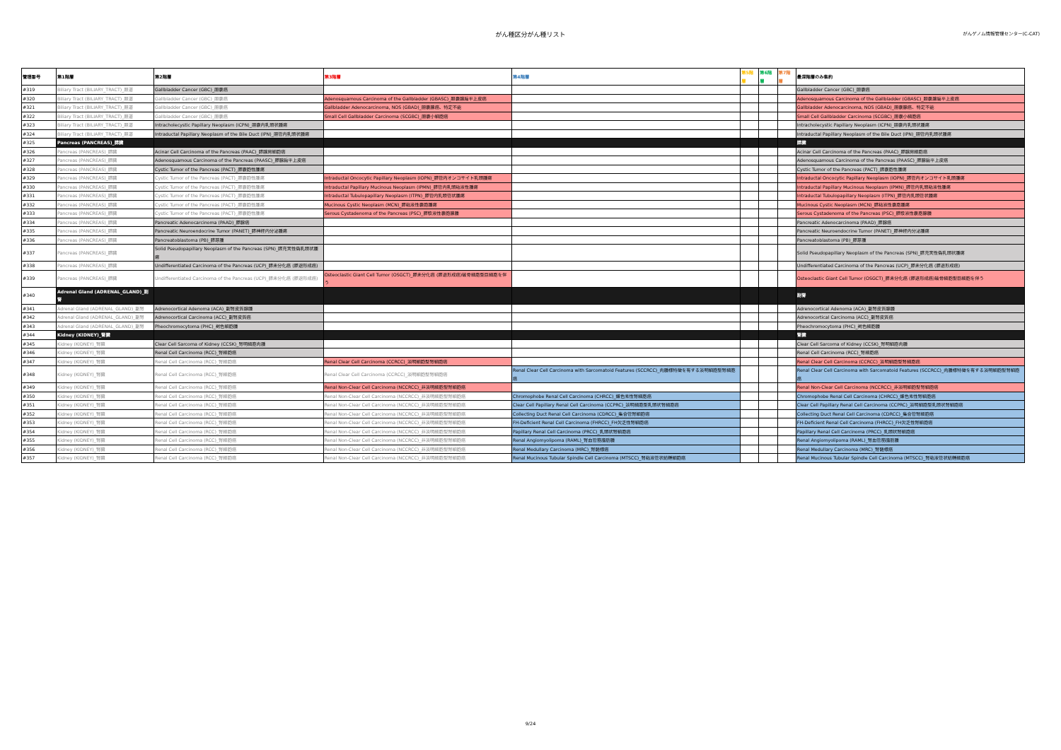がん種区分がん種リスト がんゲノム情報管理センター(C-CAT)
| 管理番号 | 第1階層 | 第2階層 | 第3階層 | 第4階層 | 第5階層 | 第6階層 | 第7階層 | 最深階層のみ集約 |
| --- | --- | --- | --- | --- | --- | --- | --- | --- |
| #319 | Biliary Tract (BILIARY_TRACT)_胆道 | Gallbladder Cancer (GBC)_胆嚢癌 | | | | | | Gallbladder Cancer (GBC)_胆嚢癌 |
| #320 | Biliary Tract (BILIARY_TRACT)_胆道 | Gallbladder Cancer (GBC)_胆嚢癌 | Adenosquamous Carcinoma of the Gallbladder (GBASC)_胆嚢腺扁平上皮癌 | | | | | Adenosquamous Carcinoma of the Gallbladder (GBASC)_胆嚢腺扁平上皮癌 |
| #321 | Biliary Tract (BILIARY_TRACT)_胆道 | Gallbladder Cancer (GBC)_胆嚢癌 | Gallbladder Adenocarcinoma, NOS (GBAD)_胆嚢腺癌、特定不能 | | | | | Gallbladder Adenocarcinoma, NOS (GBAD)_胆嚢腺癌、特定不能 |
| #322 | Biliary Tract (BILIARY_TRACT)_胆道 | Gallbladder Cancer (GBC)_胆嚢癌 | Small Cell Gallbladder Carcinoma (SCGBC)_胆嚢小細胞癌 | | | | | Small Cell Gallbladder Carcinoma (SCGBC)_胆嚢小細胞癌 |
| #323 | Biliary Tract (BILIARY_TRACT)_胆道 | Intracholecystic Papillary Neoplasm (ICPN)_胆嚢内乳頭状腫瘍 | | | | | | Intracholecystic Papillary Neoplasm (ICPN)_胆嚢内乳頭状腫瘍 |
| #324 | Biliary Tract (BILIARY_TRACT)_胆道 | Intraductal Papillary Neoplasm of the Bile Duct (IPN)_胆管内乳頭状腫瘍 | | | | | | Intraductal Papillary Neoplasm of the Bile Duct (IPN)_胆管内乳頭状腫瘍 |
| #325 | Pancreas (PANCREAS)_膵臓 | | | | | | | 膵臓 |
| #326 | Pancreas (PANCREAS)_膵臓 | Acinar Cell Carcinoma of the Pancreas (PAAC)_膵腺房細胞癌 | | | | | | Acinar Cell Carcinoma of the Pancreas (PAAC)_膵腺房細胞癌 |
| #327 | Pancreas (PANCREAS)_膵臓 | Adenosquamous Carcinoma of the Pancreas (PAASC)_膵腺扁平上皮癌 | | | | | | Adenosquamous Carcinoma of the Pancreas (PAASC)_膵腺扁平上皮癌 |
| #328 | Pancreas (PANCREAS)_膵臓 | Cystic Tumor of the Pancreas (PACT)_膵嚢胞性腫瘍 | | | | | | Cystic Tumor of the Pancreas (PACT)_膵嚢胞性腫瘍 |
| #329 | Pancreas (PANCREAS)_膵臓 | Cystic Tumor of the Pancreas (PACT)_膵嚢胞性腫瘍 | Intraductal Oncocytic Papillary Neoplasm (IOPN)_膵管内オンコサイト乳頭腫瘍 | | | | | Intraductal Oncocytic Papillary Neoplasm (IOPN)_膵管内オンコサイト乳頭腫瘍 |
| #330 | Pancreas (PANCREAS)_膵臓 | Cystic Tumor of the Pancreas (PACT)_膵嚢胞性腫瘍 | Intraductal Papillary Mucinous Neoplasm (IPMN)_膵管内乳頭粘液性腫瘍 | | | | | Intraductal Papillary Mucinous Neoplasm (IPMN)_膵管内乳頭粘液性腫瘍 |
| #331 | Pancreas (PANCREAS)_膵臓 | Cystic Tumor of the Pancreas (PACT)_膵嚢胞性腫瘍 | Intraductal Tubulopapillary Neoplasm (ITPN)_膵管内乳頭管状腫瘍 | | | | | Intraductal Tubulopapillary Neoplasm (ITPN)_膵管内乳頭管状腫瘍 |
| #332 | Pancreas (PANCREAS)_膵臓 | Cystic Tumor of the Pancreas (PACT)_膵嚢胞性腫瘍 | Mucinous Cystic Neoplasm (MCN)_膵粘液性嚢胞腫瘍 | | | | | Mucinous Cystic Neoplasm (MCN)_膵粘液性嚢胞腫瘍 |
| #333 | Pancreas (PANCREAS)_膵臓 | Cystic Tumor of the Pancreas (PACT)_膵嚢胞性腫瘍 | Serous Cystadenoma of the Pancreas (PSC)_膵漿液性嚢胞腺腫 | | | | | Serous Cystadenoma of the Pancreas (PSC)_膵漿液性嚢胞腺腫 |
| #334 | Pancreas (PANCREAS)_膵臓 | Pancreatic Adenocarcinoma (PAAD)_膵腺癌 | | | | | | Pancreatic Adenocarcinoma (PAAD)_膵腺癌 |
| #335 | Pancreas (PANCREAS)_膵臓 | Pancreatic Neuroendocrine Tumor (PANET)_膵神経内分泌腫瘍 | | | | | | Pancreatic Neuroendocrine Tumor (PANET)_膵神経内分泌腫瘍 |
| #336 | Pancreas (PANCREAS)_膵臓 | Pancreatoblastoma (PB)_膵芽腫 | | | | | | Pancreatoblastoma (PB)_膵芽腫 |
| #337 | Pancreas (PANCREAS)_膵臓 | Solid Pseudopapillary Neoplasm of the Pancreas (SPN)_膵充実性偽乳頭状腫瘍 | | | | | | Solid Pseudopapillary Neoplasm of the Pancreas (SPN)_膵充実性偽乳頭状腫瘍 |
| #338 | Pancreas (PANCREAS)_膵臓 | Undifferentiated Carcinoma of the Pancreas (UCP)_膵未分化癌 (膵退形成癌) | | | | | | Undifferentiated Carcinoma of the Pancreas (UCP)_膵未分化癌 (膵退形成癌) |
| #339 | Pancreas (PANCREAS)_膵臓 | Undifferentiated Carcinoma of the Pancreas (UCP)_膵未分化癌 (膵退形成癌) | Osteoclastic Giant Cell Tumor (OSGCT)_膵未分化癌 (膵退形成癌)破骨細胞型巨細胞を伴う | | | | | Osteoclastic Giant Cell Tumor (OSGCT)_膵未分化癌 (膵退形成癌)破骨細胞型巨細胞を伴う |
| #340 | Adrenal Gland (ADRENAL_GLAND)_副腎 | | | | | | | 副腎 |
| #341 | Adrenal Gland (ADRENAL_GLAND)_副腎 | Adrenocortical Adenoma (ACA)_副腎皮質腺腫 | | | | | | Adrenocortical Adenoma (ACA)_副腎皮質腺腫 |
| #342 | Adrenal Gland (ADRENAL_GLAND)_副腎 | Adrenocortical Carcinoma (ACC)_副腎皮質癌 | | | | | | Adrenocortical Carcinoma (ACC)_副腎皮質癌 |
| #343 | Adrenal Gland (ADRENAL_GLAND)_副腎 | Pheochromocytoma (PHC)_褐色細胞腫 | | | | | | Pheochromocytoma (PHC)_褐色細胞腫 |
| #344 | Kidney (KIDNEY)_腎臓 | | | | | | | 腎臓 |
| #345 | Kidney (KIDNEY)_腎臓 | Clear Cell Sarcoma of Kidney (CCSK)_腎明細胞肉腫 | | | | | | Clear Cell Sarcoma of Kidney (CCSK)_腎明細胞肉腫 |
| #346 | Kidney (KIDNEY)_腎臓 | Renal Cell Carcinoma (RCC)_腎細胞癌 | | | | | | Renal Cell Carcinoma (RCC)_腎細胞癌 |
| #347 | Kidney (KIDNEY)_腎臓 | Renal Cell Carcinoma (RCC)_腎細胞癌 | Renal Clear Cell Carcinoma (CCRCC)_淡明細胞型腎細胞癌 | | | | | Renal Clear Cell Carcinoma (CCRCC)_淡明細胞型腎細胞癌 |
| #348 | Kidney (KIDNEY)_腎臓 | Renal Cell Carcinoma (RCC)_腎細胞癌 | Renal Clear Cell Carcinoma (CCRCC)_淡明細胞型腎細胞癌 | Renal Clear Cell Carcinoma with Sarcomatoid Features (SCCRCC)_肉腫様特徴を有する淡明細胞型腎細胞癌 | | | | Renal Clear Cell Carcinoma with Sarcomatoid Features (SCCRCC)_肉腫様特徴を有する淡明細胞型腎細胞癌 |
| #349 | Kidney (KIDNEY)_腎臓 | Renal Cell Carcinoma (RCC)_腎細胞癌 | Renal Non-Clear Cell Carcinoma (NCCRCC)_非淡明細胞型腎細胞癌 | | | | | Renal Non-Clear Cell Carcinoma (NCCRCC)_非淡明細胞型腎細胞癌 |
| #350 | Kidney (KIDNEY)_腎臓 | Renal Cell Carcinoma (RCC)_腎細胞癌 | Renal Non-Clear Cell Carcinoma (NCCRCC)_非淡明細胞型腎細胞癌 | Chromophobe Renal Cell Carcinoma (CHRCC)_嫌色素性腎細胞癌 | | | | Chromophobe Renal Cell Carcinoma (CHRCC)_嫌色素性腎細胞癌 |
| #351 | Kidney (KIDNEY)_腎臓 | Renal Cell Carcinoma (RCC)_腎細胞癌 | Renal Non-Clear Cell Carcinoma (NCCRCC)_非淡明細胞型腎細胞癌 | Clear Cell Papillary Renal Cell Carcinoma (CCPRC)_淡明細胞型乳頭状腎細胞癌 | | | | Clear Cell Papillary Renal Cell Carcinoma (CCPRC)_淡明細胞型乳頭状腎細胞癌 |
| #352 | Kidney (KIDNEY)_腎臓 | Renal Cell Carcinoma (RCC)_腎細胞癌 | Renal Non-Clear Cell Carcinoma (NCCRCC)_非淡明細胞型腎細胞癌 | Collecting Duct Renal Cell Carcinoma (CDRCC)_集合管腎細胞癌 | | | | Collecting Duct Renal Cell Carcinoma (CDRCC)_集合管腎細胞癌 |
| #353 | Kidney (KIDNEY)_腎臓 | Renal Cell Carcinoma (RCC)_腎細胞癌 | Renal Non-Clear Cell Carcinoma (NCCRCC)_非淡明細胞型腎細胞癌 | FH-Deficient Renal Cell Carcinoma (FHRCC)_FH欠乏性腎細胞癌 | | | | FH-Deficient Renal Cell Carcinoma (FHRCC)_FH欠乏性腎細胞癌 |
| #354 | Kidney (KIDNEY)_腎臓 | Renal Cell Carcinoma (RCC)_腎細胞癌 | Renal Non-Clear Cell Carcinoma (NCCRCC)_非淡明細胞型腎細胞癌 | Papillary Renal Cell Carcinoma (PRCC)_乳頭状腎細胞癌 | | | | Papillary Renal Cell Carcinoma (PRCC)_乳頭状腎細胞癌 |
| #355 | Kidney (KIDNEY)_腎臓 | Renal Cell Carcinoma (RCC)_腎細胞癌 | Renal Non-Clear Cell Carcinoma (NCCRCC)_非淡明細胞型腎細胞癌 | Renal Angiomyolipoma (RAML)_腎血管筋脂肪腫 | | | | Renal Angiomyolipoma (RAML)_腎血管筋脂肪腫 |
| #356 | Kidney (KIDNEY)_腎臓 | Renal Cell Carcinoma (RCC)_腎細胞癌 | Renal Non-Clear Cell Carcinoma (NCCRCC)_非淡明細胞型腎細胞癌 | Renal Medullary Carcinoma (MRC)_腎髄様癌 | | | | Renal Medullary Carcinoma (MRC)_腎髄様癌 |
| #357 | Kidney (KIDNEY)_腎臓 | Renal Cell Carcinoma (RCC)_腎細胞癌 | Renal Non-Clear Cell Carcinoma (NCCRCC)_非淡明細胞型腎細胞癌 | Renal Mucinous Tubular Spindle Cell Carcinoma (MTSCC)_腎粘液管状紡錘細胞癌 | | | | Renal Mucinous Tubular Spindle Cell Carcinoma (MTSCC)_腎粘液管状紡錘細胞癌 |
9/24